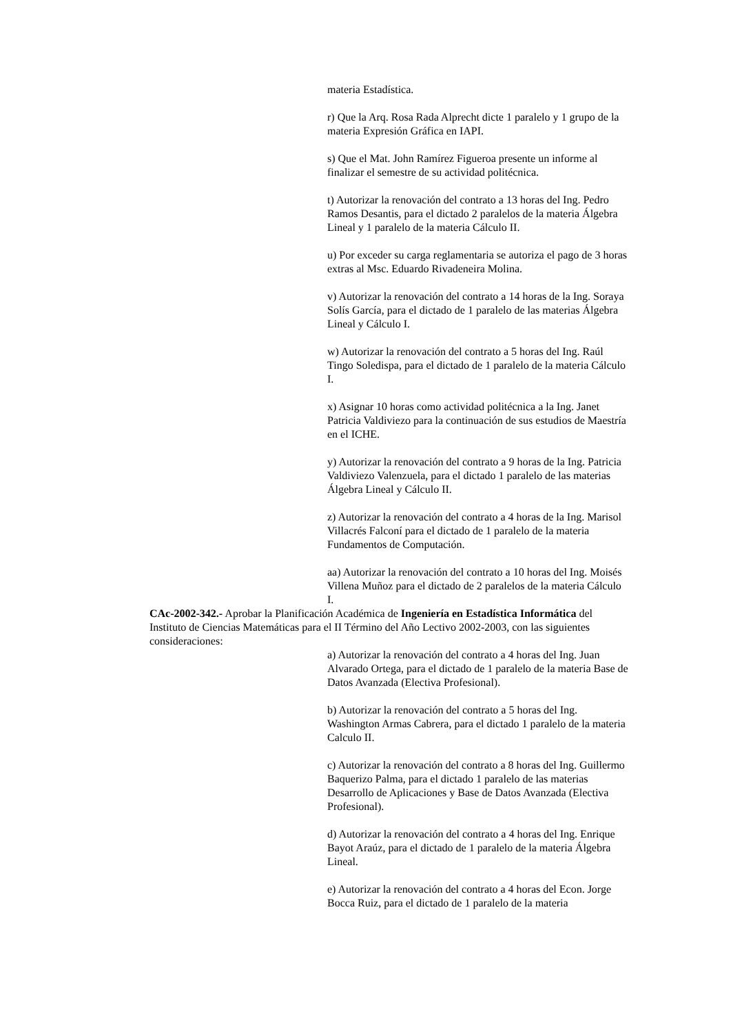materia Estadística.
r) Que la Arq. Rosa Rada Alprecht dicte 1 paralelo y 1 grupo de la materia Expresión Gráfica en IAPI.
s) Que el Mat. John Ramírez Figueroa presente un informe al finalizar el semestre de su actividad politécnica.
t) Autorizar la renovación del contrato a 13 horas del Ing. Pedro Ramos Desantis, para el dictado 2 paralelos de la materia Álgebra Lineal y 1 paralelo de la materia Cálculo II.
u) Por exceder su carga reglamentaria se autoriza el pago de 3 horas extras al Msc. Eduardo Rivadeneira Molina.
v) Autorizar la renovación del contrato a 14 horas de la Ing. Soraya Solís García, para el dictado de 1 paralelo de las materias Álgebra Lineal y Cálculo I.
w) Autorizar la renovación del contrato a 5 horas del Ing. Raúl Tingo Soledispa, para el dictado de 1 paralelo de la materia Cálculo I.
x) Asignar 10 horas como actividad politécnica a la Ing. Janet Patricia Valdiviezo para la continuación de sus estudios de Maestría en el ICHE.
y) Autorizar la renovación del contrato a 9 horas de la Ing. Patricia Valdiviezo Valenzuela, para el dictado 1 paralelo de las materias Álgebra Lineal y Cálculo II.
z) Autorizar la renovación del contrato a 4 horas de la Ing. Marisol Villacrés Falconí para el dictado de 1 paralelo de la materia Fundamentos de Computación.
aa) Autorizar la renovación del contrato a 10 horas del Ing. Moisés Villena Muñoz para el dictado de 2 paralelos de la materia Cálculo I.
CAc-2002-342.- Aprobar la Planificación Académica de Ingeniería en Estadística Informática del Instituto de Ciencias Matemáticas para el II Término del Año Lectivo 2002-2003, con las siguientes consideraciones:
a) Autorizar la renovación del contrato a 4 horas del Ing. Juan Alvarado Ortega, para el dictado de 1 paralelo de la materia Base de Datos Avanzada (Electiva Profesional).
b) Autorizar la renovación del contrato a 5 horas del Ing. Washington Armas Cabrera, para el dictado 1 paralelo de la materia Calculo II.
c) Autorizar la renovación del contrato a 8 horas del Ing. Guillermo Baquerizo Palma, para el dictado 1 paralelo de las materias Desarrollo de Aplicaciones y Base de Datos Avanzada (Electiva Profesional).
d) Autorizar la renovación del contrato a 4 horas del Ing. Enrique Bayot Araúz, para el dictado de 1 paralelo de la materia Álgebra Lineal.
e) Autorizar la renovación del contrato a 4 horas del Econ. Jorge Bocca Ruiz, para el dictado de 1 paralelo de la materia